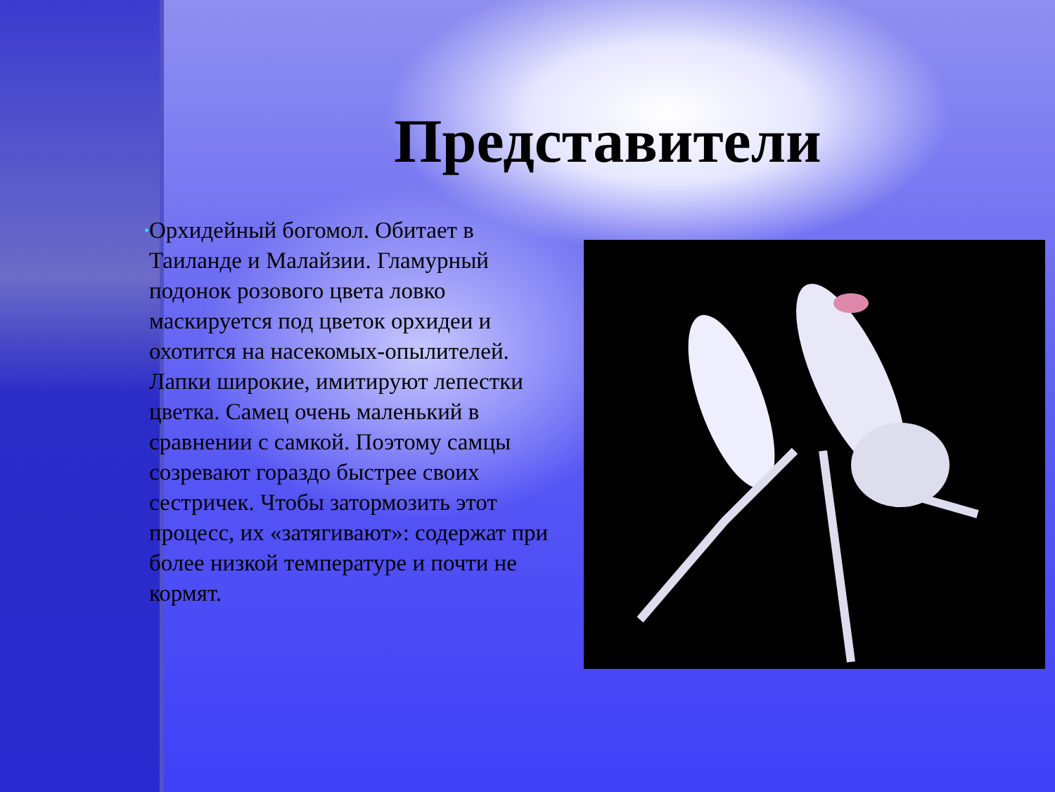Представители
•
Орхидейный богомол. Обитает в Таиланде и Малайзии. Гламурный подонок розового цвета ловко маскируется под цветок орхидеи и охотится на насекомых-опылителей. Лапки широкие, имитируют лепестки цветка. Самец очень маленький в сравнении с самкой. Поэтому самцы созревают гораздо быстрее своих сестричек. Чтобы затормозить этот процесс, их «затягивают»: содержат при более низкой температуре и почти не кормят.